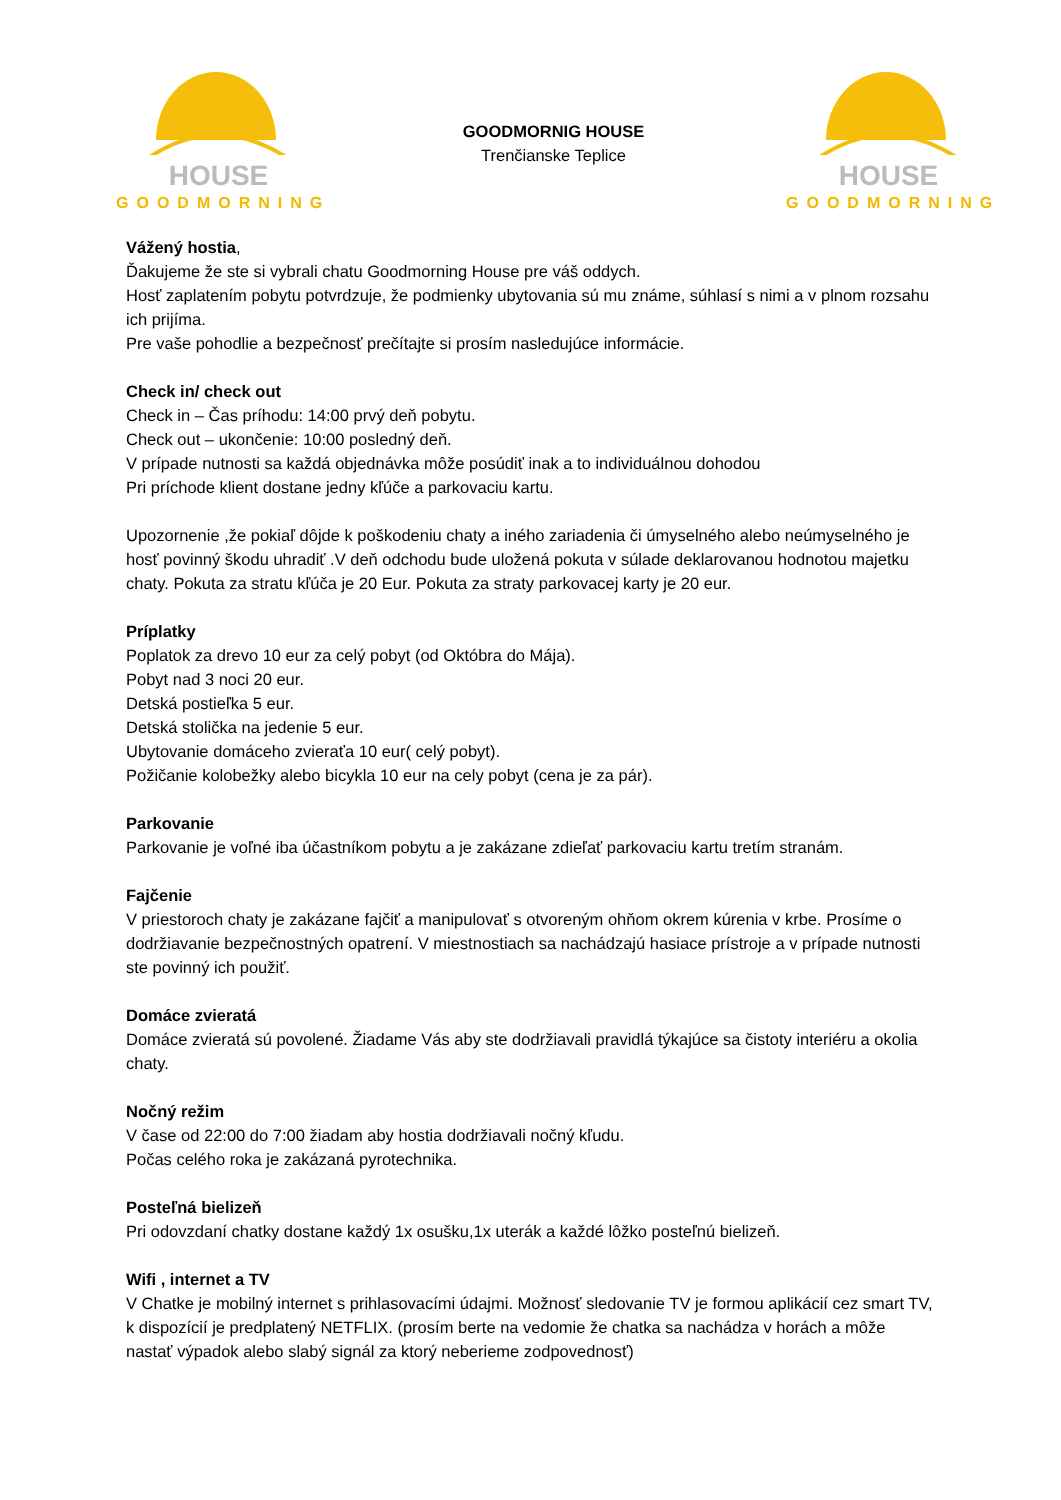HOUSE
GOODMORNING
GOODMORNIG HOUSE
Trenčianske Teplice
HOUSE
GOODMORNING
Vážený hostia,
Ďakujeme že ste si vybrali chatu Goodmorning House pre váš oddych.
Hosť zaplatením pobytu potvrdzuje, že podmienky ubytovania sú mu známe, súhlasí s nimi a v plnom rozsahu ich prijíma.
Pre vaše pohodlie a bezpečnosť prečítajte si prosím nasledujúce informácie.
Check in/ check out
Check in – Čas príhodu: 14:00 prvý deň pobytu.
Check out – ukončenie: 10:00 posledný deň.
V prípade nutnosti sa každá objednávka môže posúdiť inak a to individuálnou dohodou
Pri príchode klient dostane jedny kľúče a parkovaciu kartu.
Upozornenie ,že pokiaľ dôjde k poškodeniu chaty a iného zariadenia či úmyselného alebo neúmyselného je hosť povinný škodu uhradiť .V deň odchodu bude uložená pokuta v súlade deklarovanou hodnotou majetku chaty. Pokuta za stratu kľúča je 20 Eur. Pokuta za straty parkovacej karty je 20 eur.
Príplatky
Poplatok za drevo 10 eur za celý pobyt (od Októbra do Mája).
Pobyt nad 3 noci 20 eur.
Detská postieľka 5 eur.
Detská stolička na jedenie 5 eur.
Ubytovanie domáceho zvieraťa 10 eur( celý pobyt).
Požičanie kolobežky alebo bicykla 10 eur na cely pobyt (cena je za pár).
Parkovanie
Parkovanie je voľné iba účastníkom pobytu a je zakázane zdieľať parkovaciu kartu tretím stranám.
Fajčenie
V priestoroch chaty je zakázane fajčiť a manipulovať s otvoreným ohňom okrem kúrenia v krbe. Prosíme o dodržiavanie bezpečnostných opatrení. V miestnostiach sa nachádzajú hasiace prístroje a v prípade nutnosti ste povinný ich použiť.
Domáce zvieratá
Domáce zvieratá sú povolené. Žiadame Vás aby ste dodržiavali pravidlá týkajúce sa čistoty interiéru a okolia chaty.
Nočný režim
V čase od 22:00 do 7:00 žiadam aby hostia dodržiavali nočný kľudu.
Počas celého roka je zakázaná pyrotechnika.
Posteľná bielizeň
Pri odovzdaní chatky dostane každý 1x osušku,1x uterák a každé lôžko posteľnú bielizeň.
Wifi , internet a TV
V Chatke je mobilný internet s prihlasovacími údajmi. Možnosť sledovanie TV je formou aplikácií cez smart TV, k dispozícií je predplatený NETFLIX. (prosím berte na vedomie že chatka sa nachádza v horách a môže nastať výpadok alebo slabý signál za ktorý neberieme zodpovednosť)